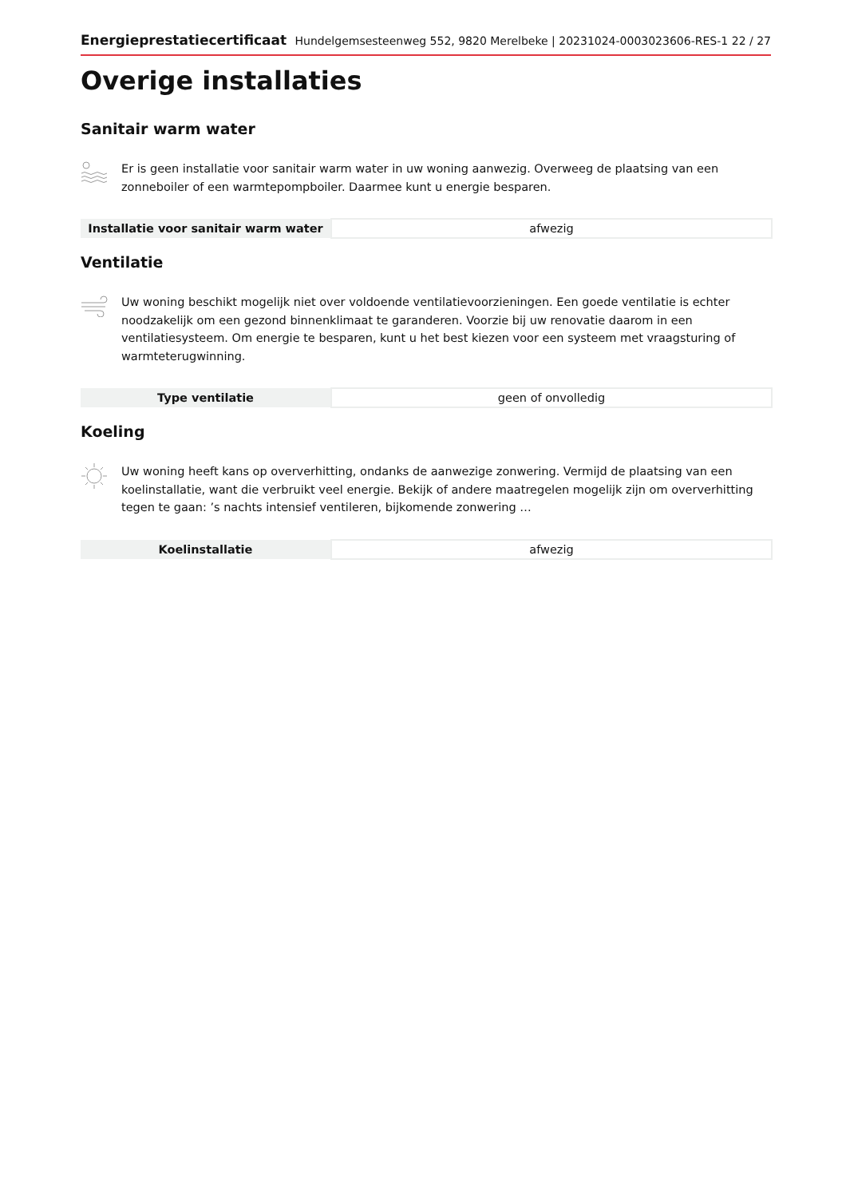Energieprestatiecertificaat Hundelgemsesteenweg 552, 9820 Merelbeke | 20231024-0003023606-RES-1 22 / 27
Overige installaties
Sanitair warm water
Er is geen installatie voor sanitair warm water in uw woning aanwezig. Overweeg de plaatsing van een zonneboiler of een warmtepompboiler. Daarmee kunt u energie besparen.
| Installatie voor sanitair warm water | afwezig |
Ventilatie
Uw woning beschikt mogelijk niet over voldoende ventilatievoorzieningen. Een goede ventilatie is echter noodzakelijk om een gezond binnenklimaat te garanderen. Voorzie bij uw renovatie daarom in een ventilatiesysteem. Om energie te besparen, kunt u het best kiezen voor een systeem met vraagsturing of warmteterugwinning.
| Type ventilatie | geen of onvolledig |
Koeling
Uw woning heeft kans op oververhitting, ondanks de aanwezige zonwering. Vermijd de plaatsing van een koelinstallatie, want die verbruikt veel energie. Bekijk of andere maatregelen mogelijk zijn om oververhitting tegen te gaan: ’s nachts intensief ventileren, bijkomende zonwering …
| Koelinstallatie | afwezig |